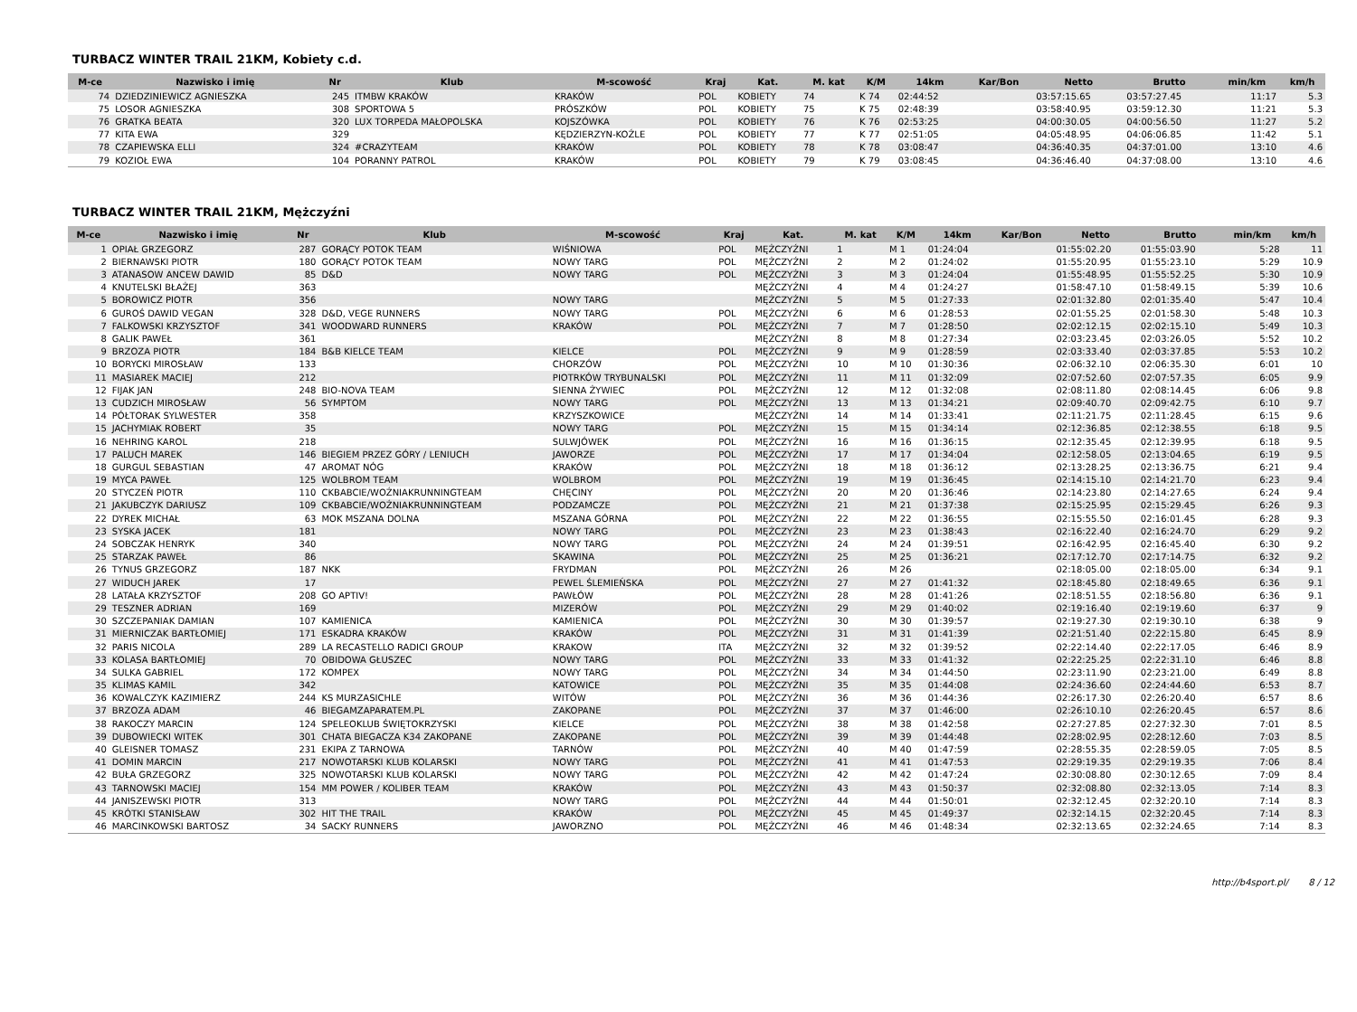TURBACZ WINTER TRAIL 21KM, Kobiety c.d.
| M-ce | Nazwisko i imię | Nr | Klub | M-scowość | Kraj | Kat. | M. kat | K/M | 14km | Kar/Bon | Netto | Brutto | min/km | km/h |
| --- | --- | --- | --- | --- | --- | --- | --- | --- | --- | --- | --- | --- | --- | --- |
| 74 | DZIEDZINIEWICZ AGNIESZKA | 245 | ITMBW KRAKÓW | KRAKÓW | POL | KOBIETY | 74 | K 74 | 02:44:52 | | 03:57:15.65 | 03:57:27.45 | 11:17 | 5.3 |
| 75 | LOSOR AGNIESZKA | 308 | SPORTOWA 5 | PRÓSZKÓW | POL | KOBIETY | 75 | K 75 | 02:48:39 | | 03:58:40.95 | 03:59:12.30 | 11:21 | 5.3 |
| 76 | GRATKA BEATA | 320 | LUX TORPEDA MAŁOPOLSKA | KOJSZÓWKA | POL | KOBIETY | 76 | K 76 | 02:53:25 | | 04:00:30.05 | 04:00:56.50 | 11:27 | 5.2 |
| 77 | KITA EWA | 329 | | KĘDZIERZYN-KOŹLE | POL | KOBIETY | 77 | K 77 | 02:51:05 | | 04:05:48.95 | 04:06:06.85 | 11:42 | 5.1 |
| 78 | CZAPIEWSKA ELLI | 324 | #CRAZYTEAM | KRAKÓW | POL | KOBIETY | 78 | K 78 | 03:08:47 | | 04:36:40.35 | 04:37:01.00 | 13:10 | 4.6 |
| 79 | KOZIOŁ EWA | 104 | PORANNY PATROL | KRAKÓW | POL | KOBIETY | 79 | K 79 | 03:08:45 | | 04:36:46.40 | 04:37:08.00 | 13:10 | 4.6 |
TURBACZ WINTER TRAIL 21KM, Mężczyźni
| M-ce | Nazwisko i imię | Nr | Klub | M-scowość | Kraj | Kat. | M. kat | K/M | 14km | Kar/Bon | Netto | Brutto | min/km | km/h |
| --- | --- | --- | --- | --- | --- | --- | --- | --- | --- | --- | --- | --- | --- | --- |
| 1 | OPIAŁ GRZEGORZ | 287 | GORĄCY POTOK TEAM | WIŚNIOWA | POL | MĘŻCZYŹNI | 1 | M 1 | 01:24:04 | | 01:55:02.20 | 01:55:03.90 | 5:28 | 11 |
| 2 | BIERNAWSKI PIOTR | 180 | GORĄCY POTOK TEAM | NOWY TARG | POL | MĘŻCZYŹNI | 2 | M 2 | 01:24:02 | | 01:55:20.95 | 01:55:23.10 | 5:29 | 10.9 |
| 3 | ATANASOW ANCEW DAWID | 85 | D&D | NOWY TARG | POL | MĘŻCZYŹNI | 3 | M 3 | 01:24:04 | | 01:55:48.95 | 01:55:52.25 | 5:30 | 10.9 |
| 4 | KNUTELSKI BŁAŻEJ | 363 | | | | MĘŻCZYŹNI | 4 | M 4 | 01:24:27 | | 01:58:47.10 | 01:58:49.15 | 5:39 | 10.6 |
| 5 | BOROWICZ PIOTR | 356 | | NOWY TARG | | MĘŻCZYŹNI | 5 | M 5 | 01:27:33 | | 02:01:32.80 | 02:01:35.40 | 5:47 | 10.4 |
| 6 | GUROŚ DAWID VEGAN | 328 | D&D, VEGE RUNNERS | NOWY TARG | POL | MĘŻCZYŹNI | 6 | M 6 | 01:28:53 | | 02:01:55.25 | 02:01:58.30 | 5:48 | 10.3 |
| 7 | FALKOWSKI KRZYSZTOF | 341 | WOODWARD RUNNERS | KRAKÓW | POL | MĘŻCZYŹNI | 7 | M 7 | 01:28:50 | | 02:02:12.15 | 02:02:15.10 | 5:49 | 10.3 |
| 8 | GALIK PAWEŁ | 361 | | | | MĘŻCZYŹNI | 8 | M 8 | 01:27:34 | | 02:03:23.45 | 02:03:26.05 | 5:52 | 10.2 |
| 9 | BRZOZA PIOTR | 184 | B&B KIELCE TEAM | KIELCE | POL | MĘŻCZYŹNI | 9 | M 9 | 01:28:59 | | 02:03:33.40 | 02:03:37.85 | 5:53 | 10.2 |
| 10 | BORYCKI MIROSŁAW | 133 | | CHORZÓW | POL | MĘŻCZYŹNI | 10 | M 10 | 01:30:36 | | 02:06:32.10 | 02:06:35.30 | 6:01 | 10 |
| 11 | MASIAREK MACIEJ | 212 | | PIOTRKÓW TRYBUNALSKI | POL | MĘŻCZYŹNI | 11 | M 11 | 01:32:09 | | 02:07:52.60 | 02:07:57.35 | 6:05 | 9.9 |
| 12 | FIJAK JAN | 248 | BIO-NOVA TEAM | SIENNA ŻYWIEC | POL | MĘŻCZYŹNI | 12 | M 12 | 01:32:08 | | 02:08:11.80 | 02:08:14.45 | 6:06 | 9.8 |
| 13 | CUDZICH MIROSŁAW | 56 | SYMPTOM | NOWY TARG | POL | MĘŻCZYŹNI | 13 | M 13 | 01:34:21 | | 02:09:40.70 | 02:09:42.75 | 6:10 | 9.7 |
| 14 | PÓŁTORAK SYLWESTER | 358 | | KRZYSZKOWICE | | MĘŻCZYŹNI | 14 | M 14 | 01:33:41 | | 02:11:21.75 | 02:11:28.45 | 6:15 | 9.6 |
| 15 | JACHYMIAK ROBERT | 35 | | NOWY TARG | POL | MĘŻCZYŹNI | 15 | M 15 | 01:34:14 | | 02:12:36.85 | 02:12:38.55 | 6:18 | 9.5 |
| 16 | NEHRING KAROL | 218 | | SULWJÓWEK | POL | MĘŻCZYŹNI | 16 | M 16 | 01:36:15 | | 02:12:35.45 | 02:12:39.95 | 6:18 | 9.5 |
| 17 | PALUCH MAREK | 146 | BIEGIEM PRZEZ GÓRY / LENIUCH | JAWORZE | POL | MĘŻCZYŹNI | 17 | M 17 | 01:34:04 | | 02:12:58.05 | 02:13:04.65 | 6:19 | 9.5 |
| 18 | GURGUL SEBASTIAN | 47 | AROMAT NÓG | KRAKÓW | POL | MĘŻCZYŹNI | 18 | M 18 | 01:36:12 | | 02:13:28.25 | 02:13:36.75 | 6:21 | 9.4 |
| 19 | MYCA PAWEŁ | 125 | WOLBROM TEAM | WOLBROM | POL | MĘŻCZYŹNI | 19 | M 19 | 01:36:45 | | 02:14:15.10 | 02:14:21.70 | 6:23 | 9.4 |
| 20 | STYCZEŃ PIOTR | 110 | CKBABCIE/WOŹNIAKRUNNINGTEAM | CHĘCINY | POL | MĘŻCZYŹNI | 20 | M 20 | 01:36:46 | | 02:14:23.80 | 02:14:27.65 | 6:24 | 9.4 |
| 21 | JAKUBCZYK DARIUSZ | 109 | CKBABCIE/WOŹNIAKRUNNINGTEAM | PODZAMCZE | POL | MĘŻCZYŹNI | 21 | M 21 | 01:37:38 | | 02:15:25.95 | 02:15:29.45 | 6:26 | 9.3 |
| 22 | DYREK MICHAŁ | 63 | MOK MSZANA DOLNA | MSZANA GÓRNA | POL | MĘŻCZYŹNI | 22 | M 22 | 01:36:55 | | 02:15:55.50 | 02:16:01.45 | 6:28 | 9.3 |
| 23 | SYSKA JACEK | 181 | | NOWY TARG | POL | MĘŻCZYŹNI | 23 | M 23 | 01:38:43 | | 02:16:22.40 | 02:16:24.70 | 6:29 | 9.2 |
| 24 | SOBCZAK HENRYK | 340 | | NOWY TARG | POL | MĘŻCZYŹNI | 24 | M 24 | 01:39:51 | | 02:16:42.95 | 02:16:45.40 | 6:30 | 9.2 |
| 25 | STARZAK PAWEŁ | 86 | | SKAWINA | POL | MĘŻCZYŹNI | 25 | M 25 | 01:36:21 | | 02:17:12.70 | 02:17:14.75 | 6:32 | 9.2 |
| 26 | TYNUS GRZEGORZ | 187 | NKK | FRYDMAN | POL | MĘŻCZYŹNI | 26 | M 26 | | | 02:18:05.00 | 02:18:05.00 | 6:34 | 9.1 |
| 27 | WIDUCH JAREK | 17 | | PEWEL ŚLEMIEŃSKA | POL | MĘŻCZYŹNI | 27 | M 27 | 01:41:32 | | 02:18:45.80 | 02:18:49.65 | 6:36 | 9.1 |
| 28 | LATAŁA KRZYSZTOF | 208 | GO APTIV! | PAWŁÓW | POL | MĘŻCZYŹNI | 28 | M 28 | 01:41:26 | | 02:18:51.55 | 02:18:56.80 | 6:36 | 9.1 |
| 29 | TESZNER ADRIAN | 169 | | MIZERÓW | POL | MĘŻCZYŹNI | 29 | M 29 | 01:40:02 | | 02:19:16.40 | 02:19:19.60 | 6:37 | 9 |
| 30 | SZCZEPANIAK DAMIAN | 107 | KAMIENICA | KAMIENICA | POL | MĘŻCZYŹNI | 30 | M 30 | 01:39:57 | | 02:19:27.30 | 02:19:30.10 | 6:38 | 9 |
| 31 | MIERNICZAK BARTŁOMIEJ | 171 | ESKADRA KRAKÓW | KRAKÓW | POL | MĘŻCZYŹNI | 31 | M 31 | 01:41:39 | | 02:21:51.40 | 02:22:15.80 | 6:45 | 8.9 |
| 32 | PARIS NICOLA | 289 | LA RECASTELLO RADICI GROUP | KRAKOW | ITA | MĘŻCZYŹNI | 32 | M 32 | 01:39:52 | | 02:22:14.40 | 02:22:17.05 | 6:46 | 8.9 |
| 33 | KOLASA BARTŁOMIEJ | 70 | OBIDOWA GŁUSZEC | NOWY TARG | POL | MĘŻCZYŹNI | 33 | M 33 | 01:41:32 | | 02:22:25.25 | 02:22:31.10 | 6:46 | 8.8 |
| 34 | SULKA GABRIEL | 172 | KOMPEX | NOWY TARG | POL | MĘŻCZYŹNI | 34 | M 34 | 01:44:50 | | 02:23:11.90 | 02:23:21.00 | 6:49 | 8.8 |
| 35 | KLIMAS KAMIL | 342 | | KATOWICE | POL | MĘŻCZYŹNI | 35 | M 35 | 01:44:08 | | 02:24:36.60 | 02:24:44.60 | 6:53 | 8.7 |
| 36 | KOWALCZYK KAZIMIERZ | 244 | KS MURZASICHLE | WITÓW | POL | MĘŻCZYŹNI | 36 | M 36 | 01:44:36 | | 02:26:17.30 | 02:26:20.40 | 6:57 | 8.6 |
| 37 | BRZOZA ADAM | 46 | BIEGAMZAPARATEM.PL | ZAKOPANE | POL | MĘŻCZYŹNI | 37 | M 37 | 01:46:00 | | 02:26:10.10 | 02:26:20.45 | 6:57 | 8.6 |
| 38 | RAKOCZY MARCIN | 124 | SPELEOKLUB ŚWIĘTOKRZYSKI | KIELCE | POL | MĘŻCZYŹNI | 38 | M 38 | 01:42:58 | | 02:27:27.85 | 02:27:32.30 | 7:01 | 8.5 |
| 39 | DUBOWIECKI WITEK | 301 | CHATA BIEGACZA K34 ZAKOPANE | ZAKOPANE | POL | MĘŻCZYŹNI | 39 | M 39 | 01:44:48 | | 02:28:02.95 | 02:28:12.60 | 7:03 | 8.5 |
| 40 | GLEISNER TOMASZ | 231 | EKIPA Z TARNOWA | TARNÓW | POL | MĘŻCZYŹNI | 40 | M 40 | 01:47:59 | | 02:28:55.35 | 02:28:59.05 | 7:05 | 8.5 |
| 41 | DOMIN MARCIN | 217 | NOWOTARSKI KLUB KOLARSKI | NOWY TARG | POL | MĘŻCZYŹNI | 41 | M 41 | 01:47:53 | | 02:29:19.35 | 02:29:19.35 | 7:06 | 8.4 |
| 42 | BUŁA GRZEGORZ | 325 | NOWOTARSKI KLUB KOLARSKI | NOWY TARG | POL | MĘŻCZYŹNI | 42 | M 42 | 01:47:24 | | 02:30:08.80 | 02:30:12.65 | 7:09 | 8.4 |
| 43 | TARNOWSKI MACIEJ | 154 | MM POWER / KOLIBER TEAM | KRAKÓW | POL | MĘŻCZYŹNI | 43 | M 43 | 01:50:37 | | 02:32:08.80 | 02:32:13.05 | 7:14 | 8.3 |
| 44 | JANISZEWSKI PIOTR | 313 | | NOWY TARG | POL | MĘŻCZYŹNI | 44 | M 44 | 01:50:01 | | 02:32:12.45 | 02:32:20.10 | 7:14 | 8.3 |
| 45 | KRÓTKI STANISŁAW | 302 | HIT THE TRAIL | KRAKÓW | POL | MĘŻCZYŹNI | 45 | M 45 | 01:49:37 | | 02:32:14.15 | 02:32:20.45 | 7:14 | 8.3 |
| 46 | MARCINKOWSKI BARTOSZ | 34 | SACKY RUNNERS | JAWORZNO | POL | MĘŻCZYŹNI | 46 | M 46 | 01:48:34 | | 02:32:13.65 | 02:32:24.65 | 7:14 | 8.3 |
http://b4sport.pl/ 8 / 12